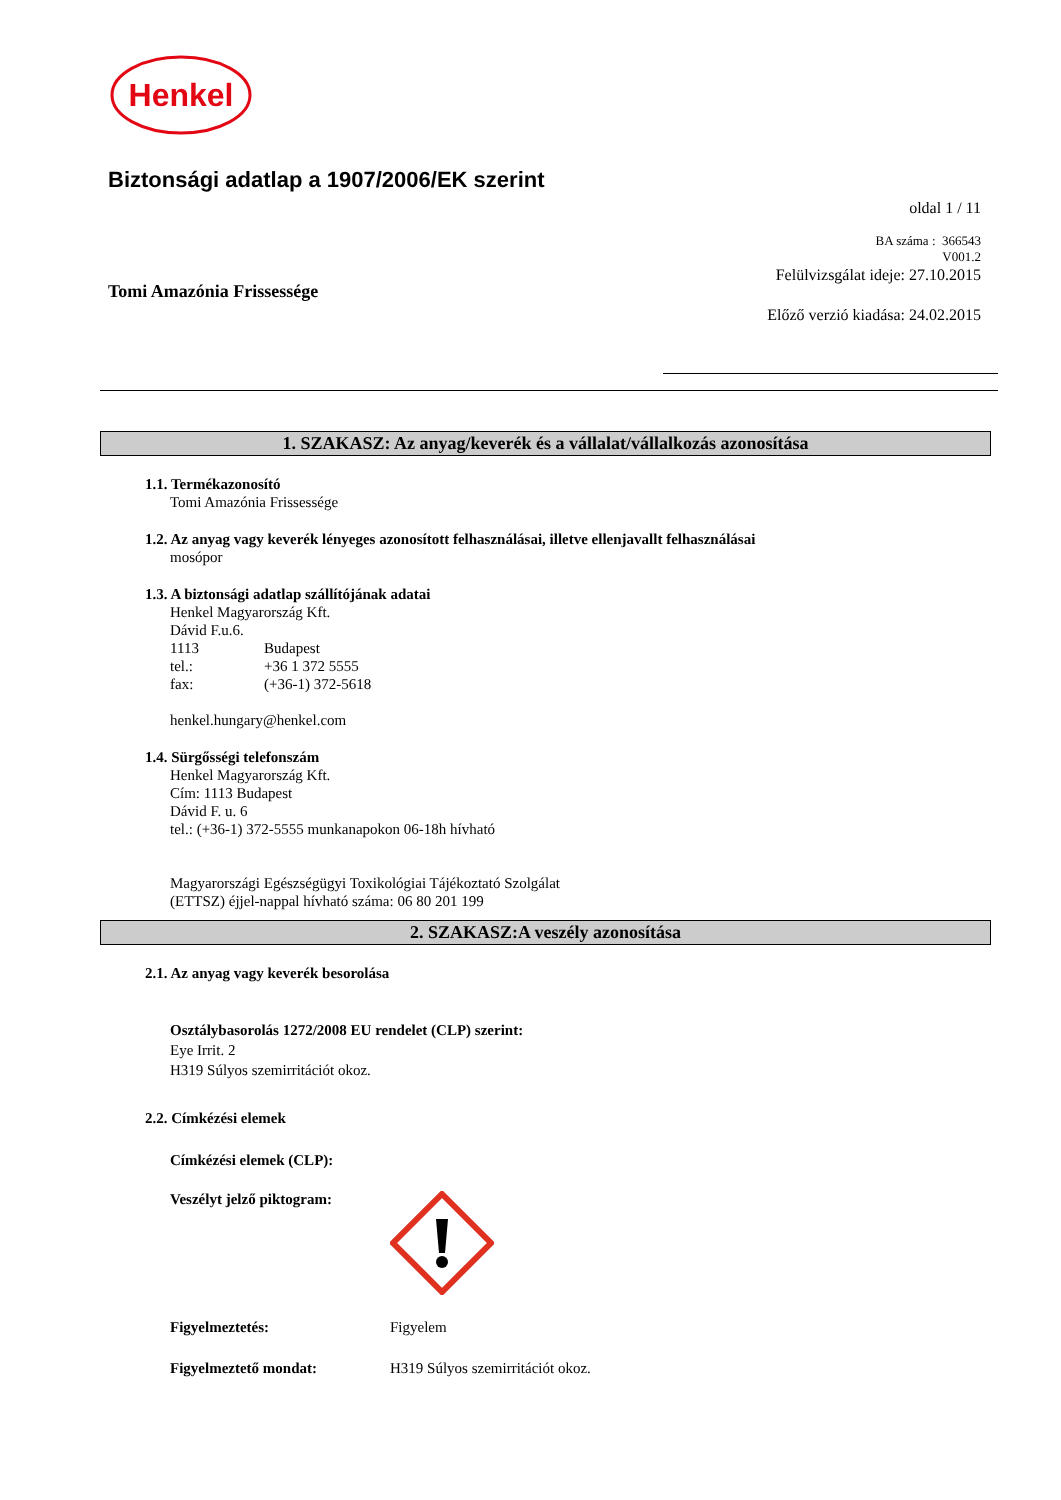Henkel
Biztonsági adatlap a 1907/2006/EK szerint
oldal 1 / 11
BA száma : 366543
V001.2
Tomi Amazónia Frissessége
Felülvizsgálat ideje: 27.10.2015
Előző verzió kiadása: 24.02.2015
1. SZAKASZ: Az anyag/keverék és a vállalat/vállalkozás azonosítása
1.1. Termékazonosító
Tomi Amazónia Frissessége
1.2. Az anyag vagy keverék lényeges azonosított felhasználásai, illetve ellenjavallt felhasználásai
mosópor
1.3. A biztonsági adatlap szállítójának adatai
Henkel Magyarország Kft.
Dávid F.u.6.
1113 Budapest
tel.: +36 1 372 5555
fax: (+36-1) 372-5618
henkel.hungary@henkel.com
1.4. Sürgősségi telefonszám
Henkel Magyarország Kft.
Cím: 1113 Budapest
Dávid F. u. 6
tel.: (+36-1) 372-5555 munkanapokon 06-18h hívható
Magyarországi Egészségügyi Toxikológiai Tájékoztató Szolgálat
(ETTSZ) éjjel-nappal hívható száma: 06 80 201 199
2. SZAKASZ:A veszély azonosítása
2.1. Az anyag vagy keverék besorolása
Osztálybasorolás 1272/2008 EU rendelet (CLP) szerint:
Eye Irrit. 2
H319 Súlyos szemirritációt okoz.
2.2. Címkézési elemek
Címkézési elemek (CLP):
Veszélyt jelző piktogram:
Figyelmeztetés: Figyelem
Figyelmeztető mondat: H319 Súlyos szemirritációt okoz.